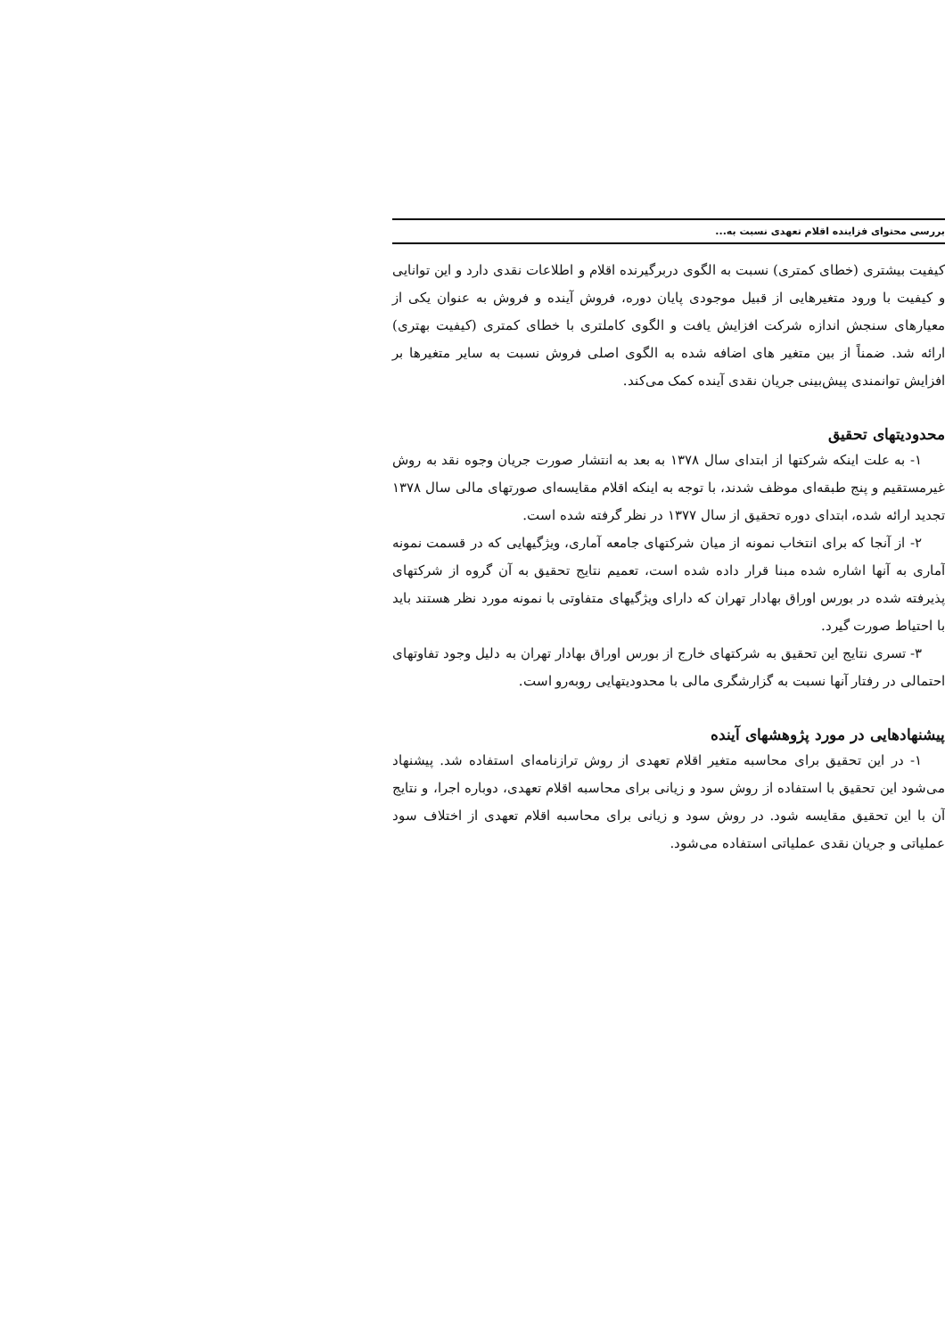بررسی محتوای فزاینده اقلام تعهدی نسبت به...
کیفیت بیشتری (خطای کمتری) نسبت به الگوی دربرگیرنده اقلام و اطلاعات نقدی دارد و این توانایی و کیفیت با ورود متغیرهایی از قبیل موجودی پایان دوره، فروش آینده و فروش به عنوان یکی از معیارهای سنجش اندازه شرکت افزایش یافت و الگوی کاملتری با خطای کمتری (کیفیت بهتری) ارائه شد. ضمناً از بین متغیر های اضافه شده به الگوی اصلی فروش نسبت به سایر متغیرها بر افزایش توانمندی پیش‌بینی جریان نقدی آینده کمک می‌کند.
محدودیتهای تحقیق
۱- به علت اینکه شرکتها از ابتدای سال ۱۳۷۸ به بعد به انتشار صورت جریان وجوه نقد به روش غیرمستقیم و پنج طبقه‌ای موظف شدند، با توجه به اینکه اقلام مقایسه‌ای صورتهای مالی سال ۱۳۷۸ تجدید ارائه شده، ابتدای دوره تحقیق از سال ۱۳۷۷ در نظر گرفته شده است.
۲- از آنجا که برای انتخاب نمونه از میان شرکتهای جامعه آماری، ویژگیهایی که در قسمت نمونه آماری به آنها اشاره شده مبنا قرار داده شده است، تعمیم نتایج تحقیق به آن گروه از شرکتهای پذیرفته شده در بورس اوراق بهادار تهران که دارای ویژگیهای متفاوتی با نمونه مورد نظر هستند باید با احتیاط صورت گیرد.
۳- تسری نتایج این تحقیق به شرکتهای خارج از بورس اوراق بهادار تهران به دلیل وجود تفاوتهای احتمالی در رفتار آنها نسبت به گزارشگری مالی با محدودیتهایی روبه‌رو است.
پیشنهادهایی در مورد پژوهشهای آینده
۱- در این تحقیق برای محاسبه متغیر اقلام تعهدی از روش ترازنامه‌ای استفاده شد. پیشنهاد می‌شود این تحقیق با استفاده از روش سود و زیانی برای محاسبه اقلام تعهدی، دوباره اجرا، و نتایج آن با این تحقیق مقایسه شود. در روش سود و زیانی برای محاسبه اقلام تعهدی از اختلاف سود عملیاتی و جریان نقدی عملیاتی استفاده می‌شود.